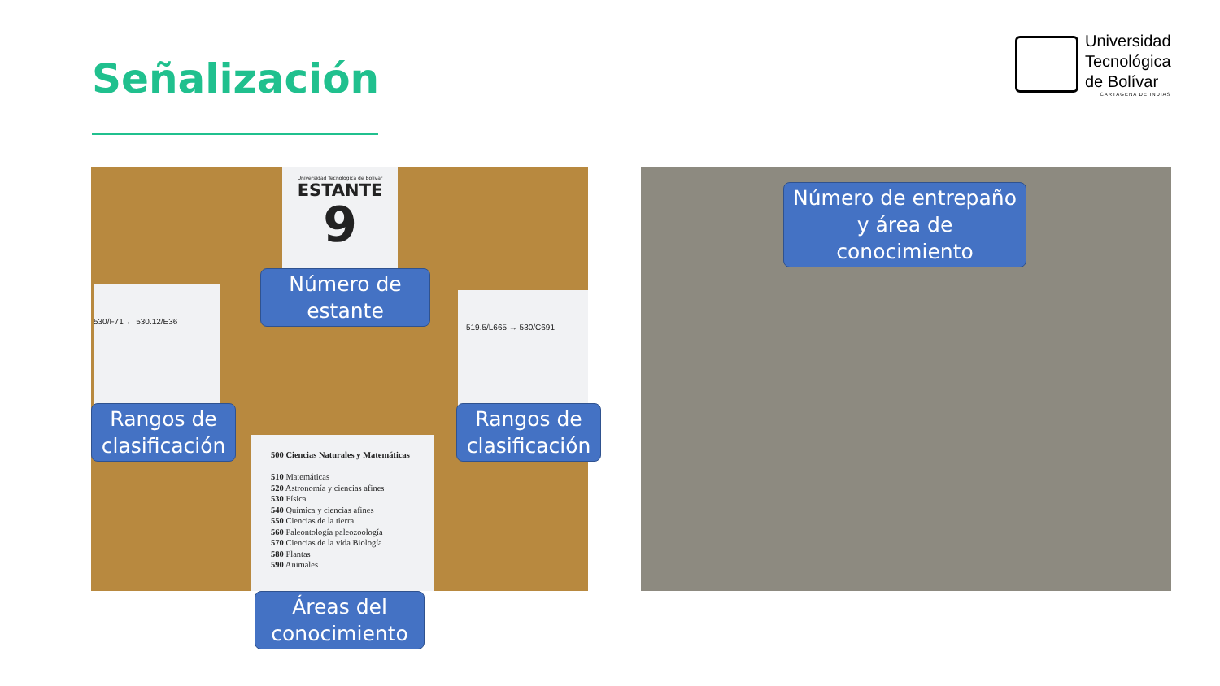Señalización
Universidad
Tecnológica
de Bolívar
CARTAGENA DE INDIAS
Universidad Tecnológica de Bolívar
ESTANTE
9
530/F71 ← 530.12/E36
519.5/L665 → 530/C691
500 Ciencias Naturales y Matemáticas
510 Matemáticas
520 Astronomía y ciencias afines
530 Física
540 Química y ciencias afines
550 Ciencias de la tierra
560 Paleontología paleozoología
570 Ciencias de la vida Biología
580 Plantas
590 Animales
Número de estante
Rangos de clasificación
Rangos de clasificación
Áreas del conocimiento
Número de entrepaño y área de conocimiento